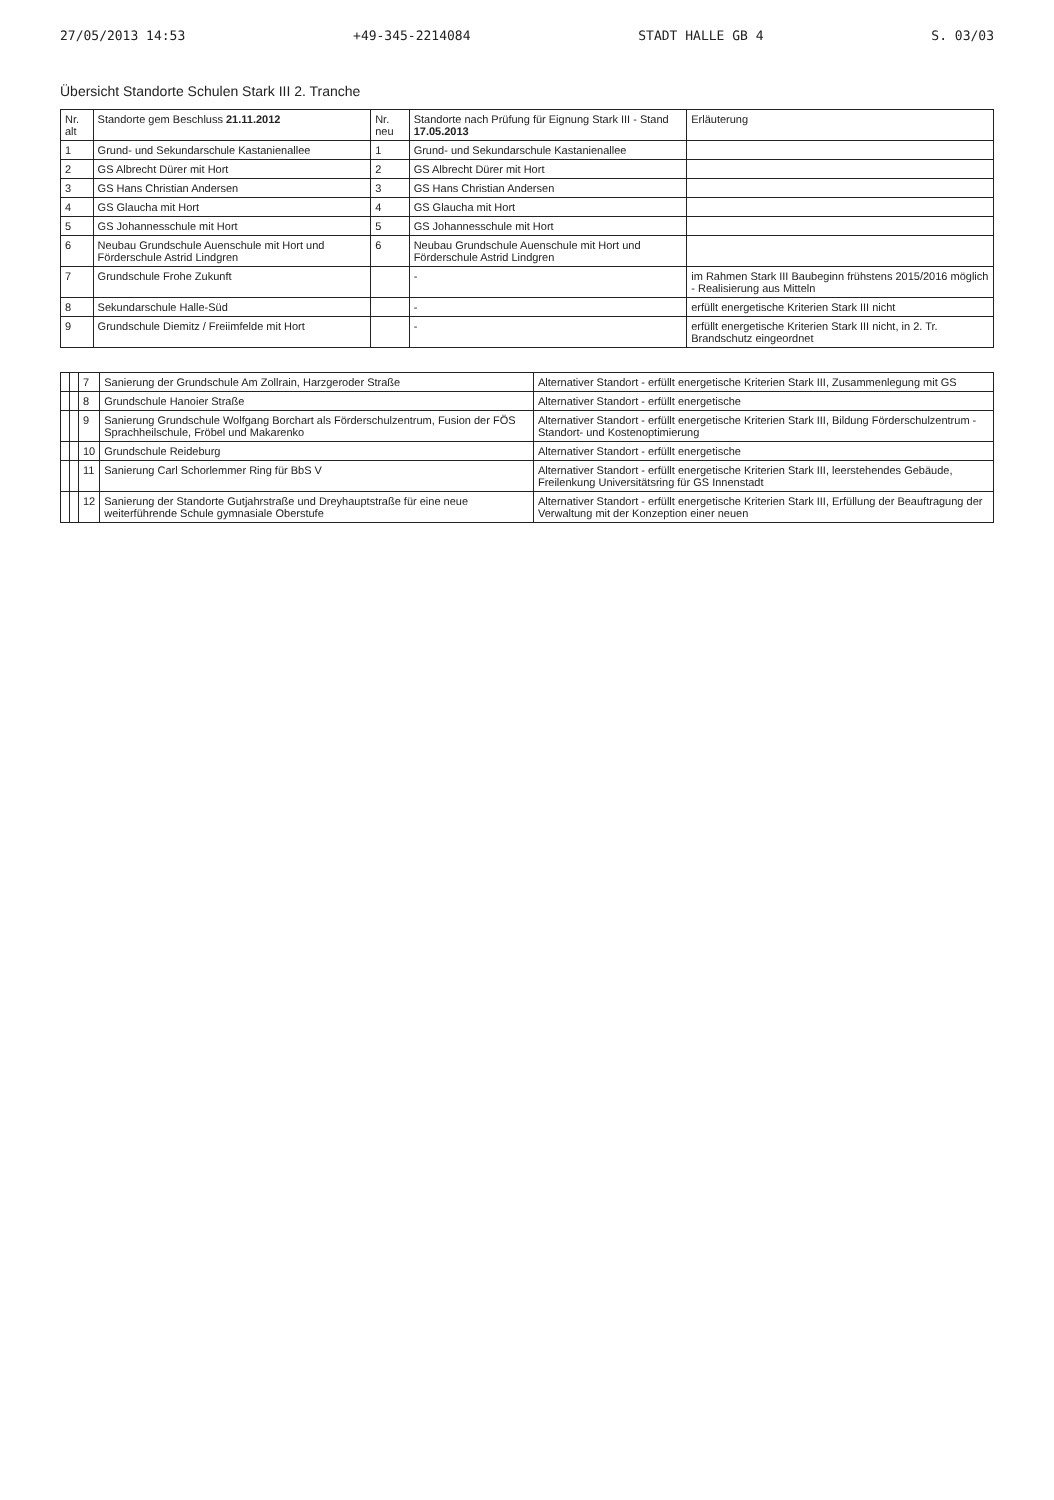27/05/2013 14:53 +49-345-2214084 STADT HALLE GB 4 S. 03/03
Übersicht Standorte Schulen Stark III 2. Tranche
| Nr. alt | Standorte gem Beschluss 21.11.2012 | Nr. neu | Standorte nach Prüfung für Eignung Stark III - Stand 17.05.2013 | Erläuterung |
| --- | --- | --- | --- | --- |
| 1 | Grund- und Sekundarschule Kastanienallee | 1 | Grund- und Sekundarschule Kastanienallee | |
| 2 | GS Albrecht Dürer mit Hort | 2 | GS Albrecht Dürer mit Hort | |
| 3 | GS Hans Christian Andersen | 3 | GS Hans Christian Andersen | |
| 4 | GS Glaucha mit Hort | 4 | GS Glaucha mit Hort | |
| 5 | GS Johannesschule mit Hort | 5 | GS Johannesschule mit Hort | |
| 6 | Neubau Grundschule Auenschule mit Hort und Förderschule Astrid Lindgren | 6 | Neubau Grundschule Auenschule mit Hort und Förderschule Astrid Lindgren | |
| 7 | Grundschule Frohe Zukunft | | - | im Rahmen Stark III Baubeginn frühstens 2015/2016 möglich - Realisierung aus Mitteln |
| 8 | Sekundarschule Halle-Süd | | - | erfüllt energetische Kriterien Stark III nicht |
| 9 | Grundschule Diemitz / Freiimfelde mit Hort | | - | erfüllt energetische Kriterien Stark III nicht, in 2. Tr. Brandschutz eingeordnet |
| | | 7 | Sanierung der Grundschule Am Zollrain, Harzgeroder Straße | Alternativer Standort - erfüllt energetische Kriterien Stark III, Zusammenlegung mit GS |
| | | 8 | Grundschule Hanoier Straße | Alternativer Standort - erfüllt energetische |
| | | 9 | Sanierung Grundschule Wolfgang Borchart als Förderschulzentrum, Fusion der FÖS Sprachheilschule, Fröbel und Makarenko | Alternativer Standort - erfüllt energetische Kriterien Stark III, Bildung Förderschulzentrum - Standort- und Kostenoptimierung |
| | | 10 | Grundschule Reideburg | Alternativer Standort - erfüllt energetische |
| | | 11 | Sanierung Carl Schorlemmer Ring für BbS V | Alternativer Standort - erfüllt energetische Kriterien Stark III, leerstehendes Gebäude, Freilenkung Universitätsring für GS Innenstadt |
| | | 12 | Sanierung der Standorte Gutjahrstraße und Dreyhauptstraße für eine neue weiterführende Schule gymnasiale Oberstufe | Alternativer Standort - erfüllt energetische Kriterien Stark III, Erfüllung der Beauftragung der Verwaltung mit der Konzeption einer neuen |